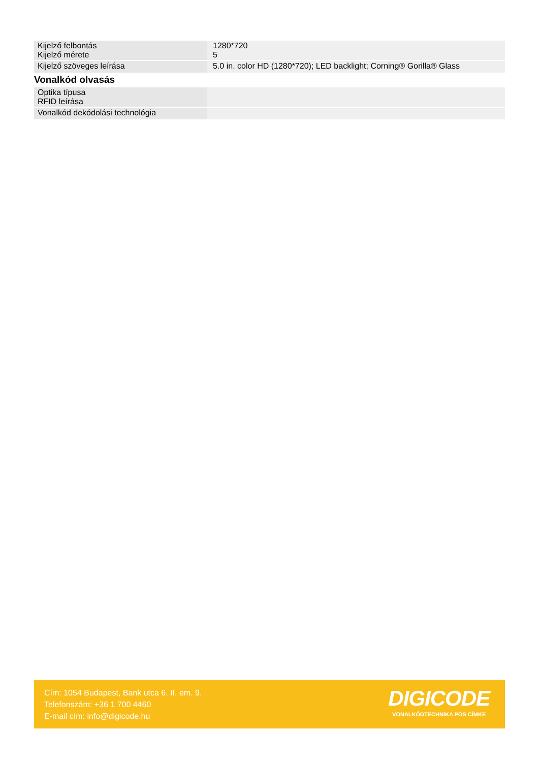| Kijelző felbontás Kijelző mérete | 1280*720 5 |
| Kijelző szöveges leírása | 5.0 in. color HD (1280*720); LED backlight; Corning® Gorilla® Glass |
Vonalkód olvasás
| Optika típusa RFID leírása | |
| Vonalkód dekódolási technológia | |
Cím: 1054 Budapest, Bank utca 6. II. em. 9.
Telefonszám: +36 1 700 4460
E-mail cím: info@digicode.hu
DIGICODE
VONALKÓDTECHNIKA POS CÍMKE